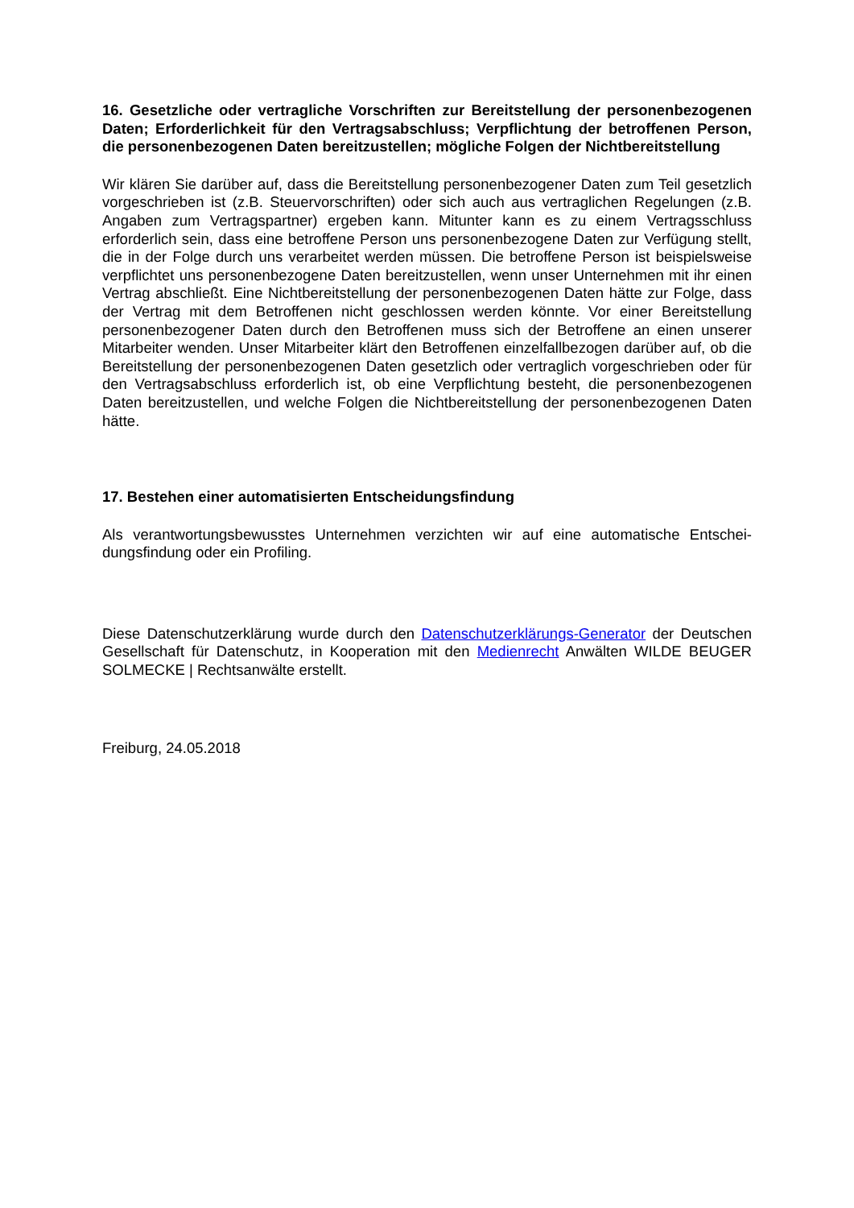16. Gesetzliche oder vertragliche Vorschriften zur Bereitstellung der personenbezoge­nen Daten; Erforderlichkeit für den Vertragsabschluss; Verpflichtung der betroffenen Person, die personenbezogenen Daten bereitzustellen; mögliche Folgen der Nichtbe­reitstellung
Wir klären Sie darüber auf, dass die Bereitstellung personenbezogener Daten zum Teil ge­setzlich vorgeschrieben ist (z.B. Steuervorschriften) oder sich auch aus vertraglichen Rege­lungen (z.B. Angaben zum Vertragspartner) ergeben kann. Mitunter kann es zu einem Ver­tragsschluss erforderlich sein, dass eine betroffene Person uns personenbezogene Daten zur Verfügung stellt, die in der Folge durch uns verarbeitet werden müssen. Die betroffene Person ist beispielsweise verpflichtet uns personenbezogene Daten bereitzustellen, wenn unser Unternehmen mit ihr einen Vertrag abschließt. Eine Nichtbereitstellung der personen­bezogenen Daten hätte zur Folge, dass der Vertrag mit dem Betroffenen nicht geschlossen werden könnte. Vor einer Bereitstellung personenbezogener Daten durch den Betroffenen muss sich der Betroffene an einen unserer Mitarbeiter wenden. Unser Mitarbeiter klärt den Betroffenen einzelfallbezogen darüber auf, ob die Bereitstellung der personenbezogenen Daten gesetzlich oder vertraglich vorgeschrieben oder für den Vertragsabschluss erforderlich ist, ob eine Verpflichtung besteht, die personenbezogenen Daten bereitzustellen, und welche Folgen die Nichtbereitstellung der personenbezogenen Daten hätte.
17. Bestehen einer automatisierten Entscheidungsfindung
Als verantwortungsbewusstes Unternehmen verzichten wir auf eine automatische Entschei­dungsfindung oder ein Profiling.
Diese Datenschutzerklärung wurde durch den Datenschutzerklärungs-Generator der Deut­schen Gesellschaft für Datenschutz, in Kooperation mit den Medienrecht Anwälten WILDE BEUGER SOLMECKE | Rechtsanwälte erstellt.
Freiburg, 24.05.2018